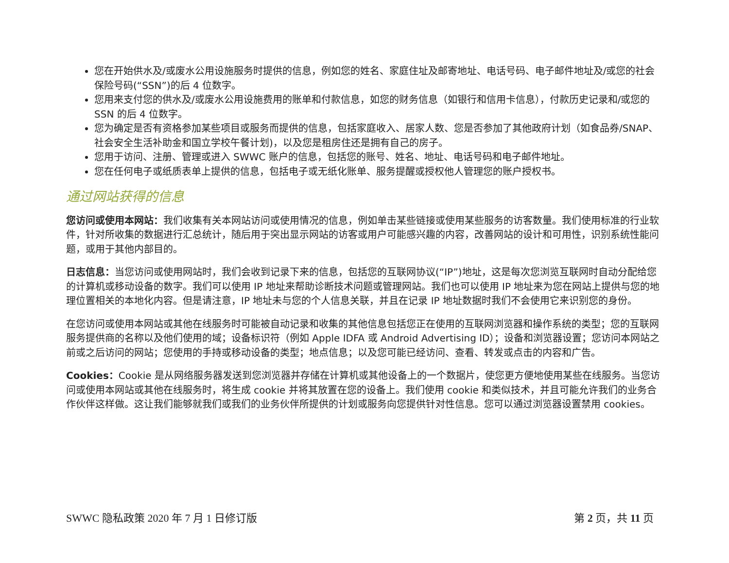您在开始供水及/或废水公用设施服务时提供的信息，例如您的姓名、家庭住址及邮寄地址、电话号码、电子邮件地址及/或您的社会保险号码(“SSN”)的后 4 位数字。
您用来支付您的供水及/或废水公用设施费用的账单和付款信息，如您的财务信息（如银行和信用卡信息），付款历史记录和/或您的 SSN 的后 4 位数字。
您为确定是否有资格参加某些项目或服务而提供的信息，包括家庭收入、居家人数、您是否参加了其他政府计划（如食品券/SNAP、社会安全生活补助金和国立学校午餐计划)，以及您是租房住还是拥有自己的房子。
您用于访问、注册、管理或进入 SWWC 账户的信息，包括您的账号、姓名、地址、电话号码和电子邮件地址。
您在任何电子或纸质表单上提供的信息，包括电子或无纸化账单、服务提醒或授权他人管理您的账户授权书。
通过网站获得的信息
您访问或使用本网站：我们收集有关本网站访问或使用情况的信息，例如单击某些链接或使用某些服务的访客数量。我们使用标准的行业软件，针对所收集的数据进行汇总统计，随后用于突出显示网站的访客或用户可能感兴趣的内容，改善网站的设计和可用性，识别系统性能问题，或用于其他内部目的。
日志信息：当您访问或使用网站时，我们会收到记录下来的信息，包括您的互联网协议(“IP”)地址，这是每次您浏览互联网时自动分配给您的计算机或移动设备的数字。我们可以使用 IP 地址来帮助诊断技术问题或管理网站。我们也可以使用 IP 地址来为您在网站上提供与您的地理位置相关的本地化内容。但是请注意，IP 地址未与您的个人信息关联，并且在记录 IP 地址数据时我们不会使用它来识别您的身份。
在您访问或使用本网站或其他在线服务时可能被自动记录和收集的其他信息包括您正在使用的互联网浏览器和操作系统的类型；您的互联网服务提供商的名称以及他们使用的域；设备标识符（例如 Apple IDFA 或 Android Advertising ID）；设备和浏览器设置；您访问本网站之前或之后访问的网站；您使用的手持或移动设备的类型；地点信息；以及您可能已经访问、查看、转发或点击的内容和广告。
Cookies：Cookie 是从网络服务器发送到您浏览器并存储在计算机或其他设备上的一个数据片，使您更方便地使用某些在线服务。当您访问或使用本网站或其他在线服务时，将生成 cookie 并将其放置在您的设备上。我们使用 cookie 和类似技术，并且可能允许我们的业务合作伙伴这样做。这让我们能够就我们或我们的业务伙伴所提供的计划或服务向您提供针对性信息。您可以通过浏览器设置禁用 cookies。
SWWC 隐私政策 2020 年 7 月 1 日修订版 第 2 页，共 11 页